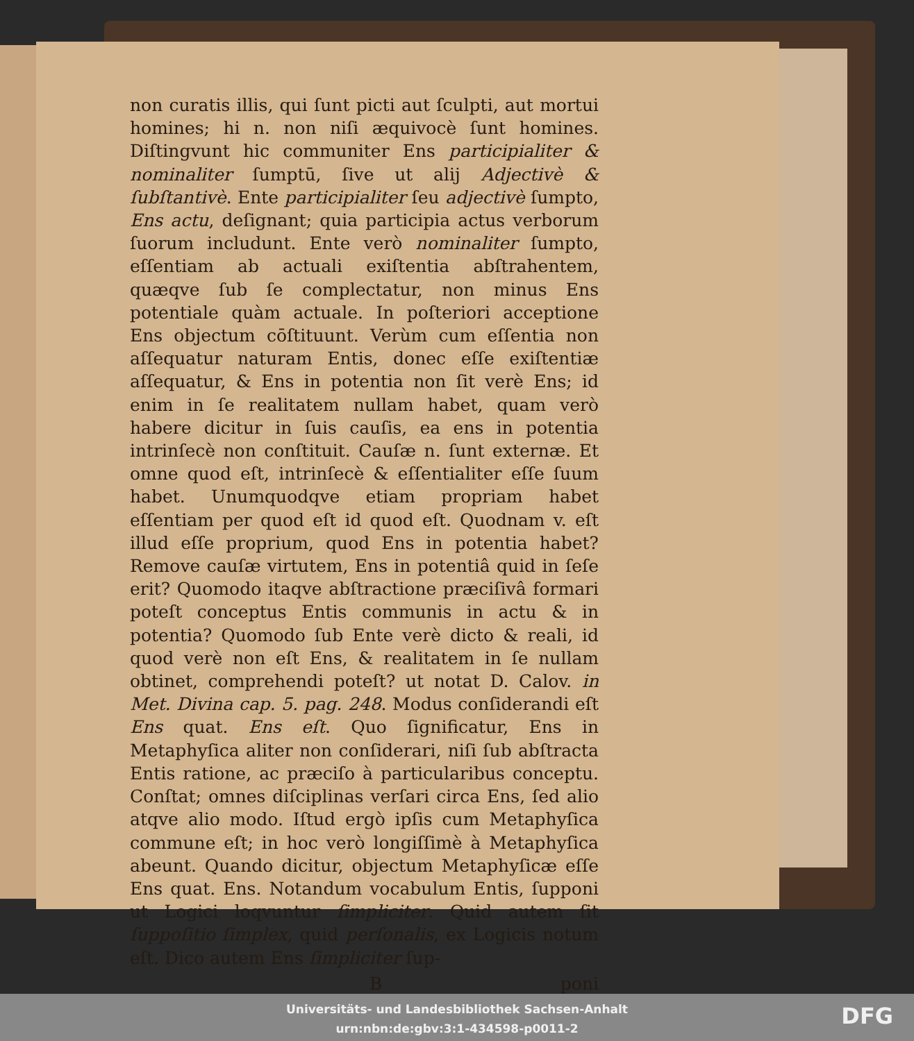non curatis illis, qui ſunt picti aut ſculpti, aut mortui homines; hi n. non niſi æquivocè ſunt homines. Diſtingvunt hic communiter Ens participialiter & nominaliter ſumptū, ſive ut alij Adjectivè & ſubſtantivè. Ente participialiter ſeu adjectivè ſumpto, Ens actu, deſignant; quia participia actus verborum ſuorum includunt. Ente verò nominaliter ſumpto, eſſentiam ab actuali exiſtentia abſtrahentem, quæqve ſub ſe complectatur, non minus Ens potentiale quàm actuale. In poſteriori acceptione Ens objectum cōſtituunt. Verùm cum eſſentia non aſſequatur naturam Entis, donec eſſe exiſtentiæ aſſequatur, & Ens in potentia non ſit verè Ens; id enim in ſe realitatem nullam habet, quam verò habere dicitur in ſuis cauſis, ea ens in potentia intrinſecè non conſtituit. Cauſæ n. ſunt externæ. Et omne quod eſt, intrinſecè & eſſentialiter eſſe ſuum habet. Unumquodqve etiam propriam habet eſſentiam per quod eſt id quod eſt. Quodnam v. eſt illud eſſe proprium, quod Ens in potentia habet? Remove cauſæ virtutem, Ens in potentiâ quid in ſeſe erit? Quomodo itaqve abſtractione præciſivâ formari poteſt conceptus Entis communis in actu & in potentia? Quomodo ſub Ente verè dicto & reali, id quod verè non eſt Ens, & realitatem in ſe nullam obtinet, comprehendi poteſt? ut notat D. Calov. in Met. Divina cap. 5. pag. 248. Modus conſiderandi eſt Ens quat. Ens eſt. Quo ſignificatur, Ens in Metaphyſica aliter non conſiderari, niſi ſub abſtracta Entis ratione, ac præciſo à particularibus conceptu. Conſtat; omnes diſciplinas verſari circa Ens, ſed alio atqve alio modo. Iſtud ergò ipſis cum Metaphyſica commune eſt; in hoc verò longiſſimè à Metaphyſica abeunt. Quando dicitur, objectum Metaphyſicæ eſſe Ens quat. Ens. Notandum vocabulum Entis, ſupponi ut Logici loqvuntur ſimpliciter. Quid autem ſit ſuppoſitio ſimplex, quid perſonalis, ex Logicis notum eſt. Dico autem Ens ſimpliciter ſup-
B poni
Universitäts- und Landesbibliothek Sachsen-Anhalt
urn:nbn:de:gbv:3:1-434598-p0011-2
DFG